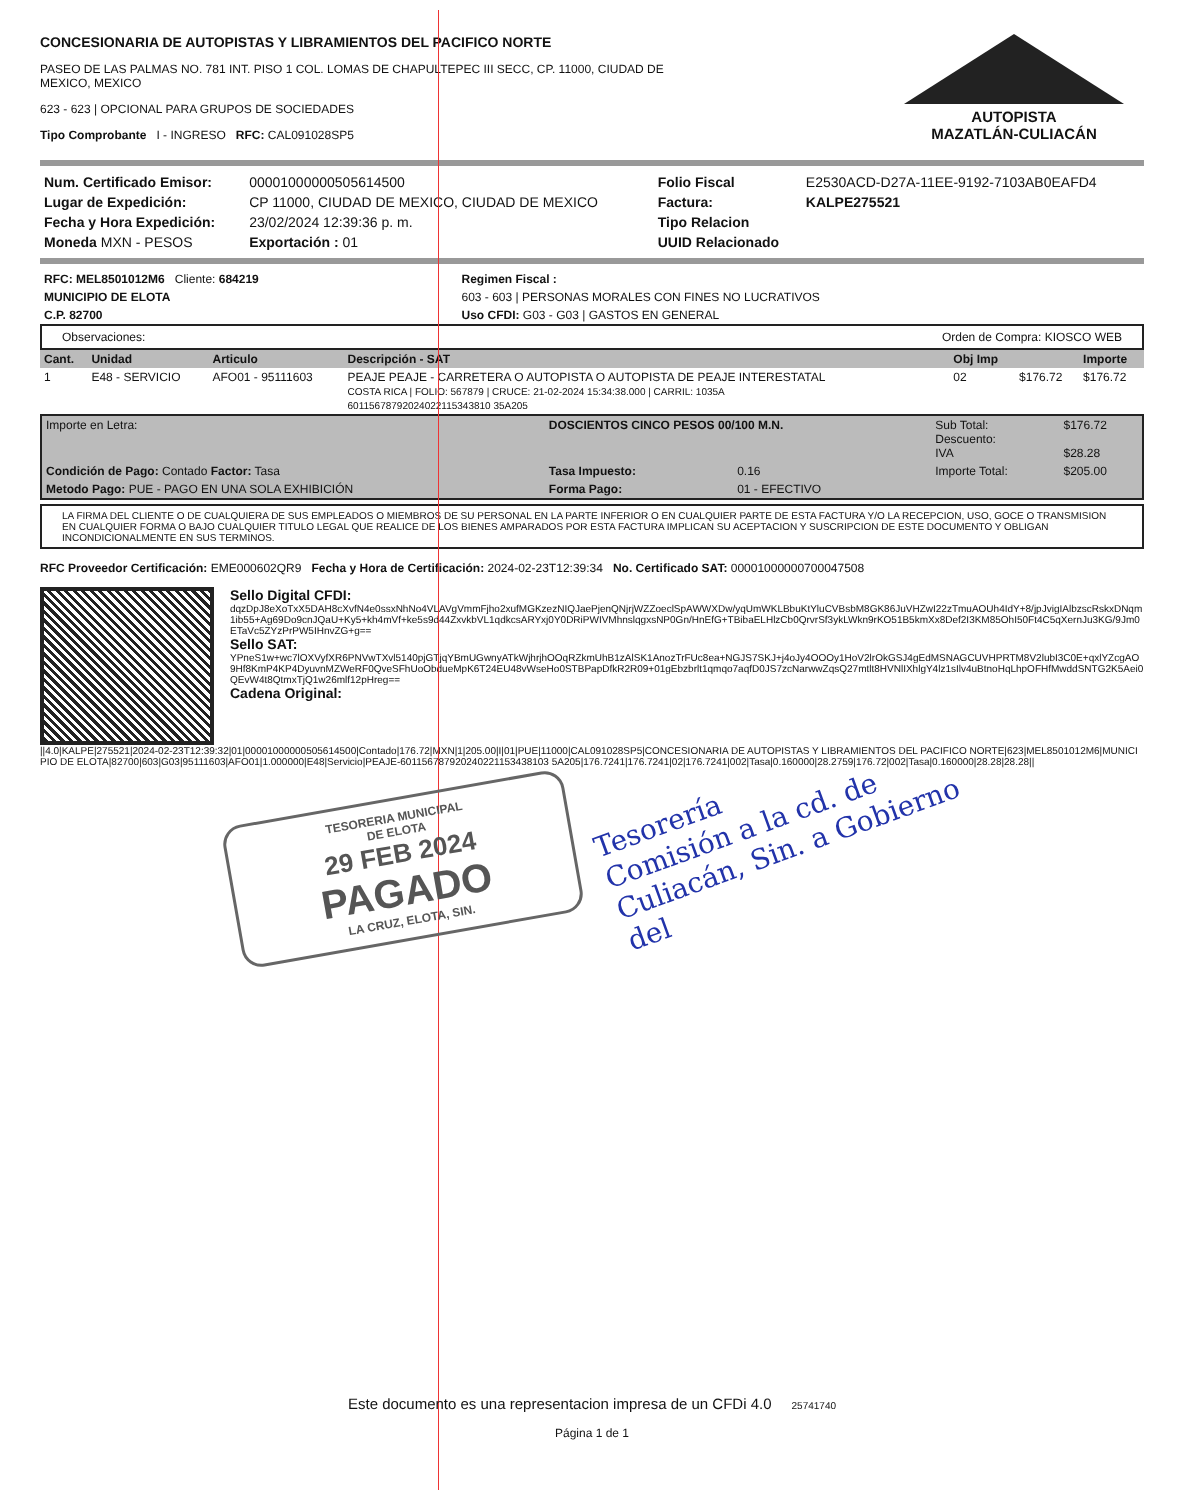CONCESIONARIA DE AUTOPISTAS Y LIBRAMIENTOS DEL PACIFICO NORTE
PASEO DE LAS PALMAS NO. 781 INT. PISO 1 COL. LOMAS DE CHAPULTEPEC III SECC, CP. 11000, CIUDAD DE
MEXICO, MEXICO
623 - 623 | OPCIONAL PARA GRUPOS DE SOCIEDADES
Tipo Comprobante I - INGRESO RFC: CAL091028SP5
AUTOPISTA
MAZATLÁN-CULIACÁN
| Num. Certificado Emisor: | 00001000000505614500 | Folio Fiscal | E2530ACD-D27A-11EE-9192-7103AB0EAFD4 |
| Lugar de Expedición: | CP 11000, CIUDAD DE MEXICO, CIUDAD DE MEXICO | Factura: | KALPE275521 |
| Fecha y Hora Expedición: | 23/02/2024 12:39:36 p. m. | Tipo Relacion | |
| Moneda MXN - PESOS | Exportación : 01 | UUID Relacionado | |
| RFC: MEL8501012M6 Cliente: 684219 | Regimen Fiscal : |
| MUNICIPIO DE ELOTA | 603 - 603 / PERSONAS MORALES CON FINES NO LUCRATIVOS |
| C.P. 82700 | Uso CFDI: G03 - G03 / GASTOS EN GENERAL |
Observaciones: Orden de Compra: KIOSCO WEB
| Cant. | Unidad | Articulo | Descripción - SAT | Obj Imp | | Importe |
| --- | --- | --- | --- | --- | --- | --- |
| 1 | E48 - SERVICIO | AFO01 - 95111603 | PEAJE PEAJE - CARRETERA O AUTOPISTA O AUTOPISTA DE PEAJE INTERESTATAL COSTA RICA / FOLIO: 567879 / CRUCE: 21-02-2024 15:34:38.000 / CARRIL: 1035A 60115678792024022115343810 35A205 | 02 | $176.72 | $176.72 |
| Importe en Letra: | DOSCIENTOS CINCO PESOS 00/100 M.N. | | | Sub Total: Descuento: IVA | $176.72 $28.28 |
| Condición de Pago: Contado Factor: Tasa | Tasa Impuesto: | 0.16 | | Importe Total: | $205.00 |
| Metodo Pago: PUE - PAGO EN UNA SOLA EXHIBICIÓN | Forma Pago: | 01 - EFECTIVO | | | |
LA FIRMA DEL CLIENTE O DE CUALQUIERA DE SUS EMPLEADOS O MIEMBROS DE SU PERSONAL EN LA PARTE INFERIOR O EN CUALQUIER PARTE DE ESTA FACTURA Y/O LA RECEPCION, USO, GOCE O TRANSMISION EN CUALQUIER FORMA O BAJO CUALQUIER TITULO LEGAL QUE REALICE DE LOS BIENES AMPARADOS POR ESTA FACTURA IMPLICAN SU ACEPTACION Y SUSCRIPCION DE ESTE DOCUMENTO Y OBLIGAN INCONDICIONALMENTE EN SUS TERMINOS.
RFC Proveedor Certificación: EME000602QR9 Fecha y Hora de Certificación: 2024-02-23T12:39:34 No. Certificado SAT: 00001000000700047508
Sello Digital CFDI:
dqzDpJ8eXoTxX5DAH8cXvfN4e0ssxNhNo4VLAVgVmmFjho2xufMGKzezNIQJaePjenQNjrjWZZoeclSpAWWXDw/yqUmWKLBbuKtYluCVBsbM8GK86JuVHZwI22zTmuAOUh4IdY+8/jpJvigIAlbzscRskxDNqm1ib55+Ag69Do9cnJQaU+Ky5+kh4mVf+ke5s9d44ZxvkbVL1qdkcsARYxj0Y0DRiPWIVMhnslqgxsNP0Gn/HnEfG+TBibaELHlzCb0QrvrSf3ykLWkn9rKO51B5kmXx8Def2I3KM85OhI50Ft4C5qXernJu3KG/9Jm0ETaVc5ZYzPrPW5IHnvZG+g==
Sello SAT:
YPneS1w+wc7lOXVyfXR6PNVwTXvl5140pjGTjqYBmUGwnyATkWjhrjhOOqRZkmUhB1zAlSK1AnozTrFUc8ea+NGJS7SKJ+j4oJy4OOOy1HoV2lrOkGSJ4gEdMSNAGCUVHPRTM8V2lubI3C0E+qxlYZcgAO9Hf8KmP4KP4DyuvnMZWeRF0QveSFhUoObdueMpK6T24EU48vWseHo0STBPapDfkR2R09+01gEbzbrlt1qmqo7aqfD0JS7zcNarwwZqsQ27mtlt8HVNlIXhlgY4lz1sIlv4uBtnoHqLhpOFHfMwddSNTG2K5Aei0QEvW4t8QtmxTjQ1w26mlf12pHreg==
Cadena Original:
||4.0|KALPE|275521|2024-02-23T12:39:32|01|00001000000505614500|Contado|176.72|MXN|1|205.00|I|01|PUE|11000|CAL091028SP5|CONCESIONARIA DE AUTOPISTAS Y LIBRAMIENTOS DEL PACIFICO NORTE|623|MEL8501012M6|MUNICIPIO DE ELOTA|82700|603|G03|95111603|AFO01|1.000000|E48|Servicio|PEAJE-601156787920240221153438103 5A205|176.7241|176.7241|02|176.7241|002|Tasa|0.160000|28.2759|176.72|002|Tasa|0.160000|28.28|28.28||
TESORERIA MUNICIPAL
DE ELOTA
29 FEB 2024
PAGADO
LA CRUZ, ELOTA, SIN.
Tesorería
Comisión a la cd. de
Culiacán, Sin. a Gobierno
del
Este documento es una representacion impresa de un CFDi 4.0 25741740
Página 1 de 1